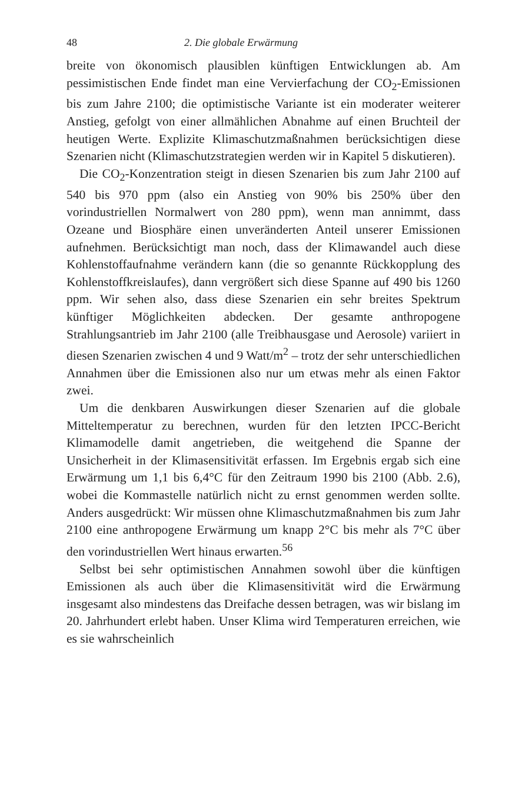48 2. Die globale Erwärmung
breite von ökonomisch plausiblen künftigen Entwicklungen ab. Am pessimistischen Ende findet man eine Vervierfachung der CO<sub>2</sub>-Emissionen bis zum Jahre 2100; die optimistische Variante ist ein moderater weiterer Anstieg, gefolgt von einer allmählichen Abnahme auf einen Bruchteil der heutigen Werte. Explizite Klimaschutzmaßnahmen berücksichtigen diese Szenarien nicht (Klimaschutzstrategien werden wir in Kapitel 5 diskutieren).
Die CO<sub>2</sub>-Konzentration steigt in diesen Szenarien bis zum Jahr 2100 auf 540 bis 970 ppm (also ein Anstieg von 90% bis 250% über den vorindustriellen Normalwert von 280 ppm), wenn man annimmt, dass Ozeane und Biosphäre einen unveränderten Anteil unserer Emissionen aufnehmen. Berücksichtigt man noch, dass der Klimawandel auch diese Kohlenstoffaufnahme verändern kann (die so genannte Rückkopplung des Kohlenstoffkreislaufes), dann vergrößert sich diese Spanne auf 490 bis 1260 ppm. Wir sehen also, dass diese Szenarien ein sehr breites Spektrum künftiger Möglichkeiten abdecken. Der gesamte anthropogene Strahlungsantrieb im Jahr 2100 (alle Treibhausgase und Aerosole) variiert in diesen Szenarien zwischen 4 und 9 Watt/m<sup>2</sup> – trotz der sehr unterschiedlichen Annahmen über die Emissionen also nur um etwas mehr als einen Faktor zwei.
Um die denkbaren Auswirkungen dieser Szenarien auf die globale Mitteltemperatur zu berechnen, wurden für den letzten IPCC-Bericht Klimamodelle damit angetrieben, die weitgehend die Spanne der Unsicherheit in der Klimasensitivität erfassen. Im Ergebnis ergab sich eine Erwärmung um 1,1 bis 6,4°C für den Zeitraum 1990 bis 2100 (Abb. 2.6), wobei die Kommastelle natürlich nicht zu ernst genommen werden sollte. Anders ausgedrückt: Wir müssen ohne Klimaschutzmaßnahmen bis zum Jahr 2100 eine anthropogene Erwärmung um knapp 2°C bis mehr als 7°C über den vorindustriellen Wert hinaus erwarten.<sup>56</sup>
Selbst bei sehr optimistischen Annahmen sowohl über die künftigen Emissionen als auch über die Klimasensitivität wird die Erwärmung insgesamt also mindestens das Dreifache dessen betragen, was wir bislang im 20. Jahrhundert erlebt haben. Unser Klima wird Temperaturen erreichen, wie es sie wahrscheinlich